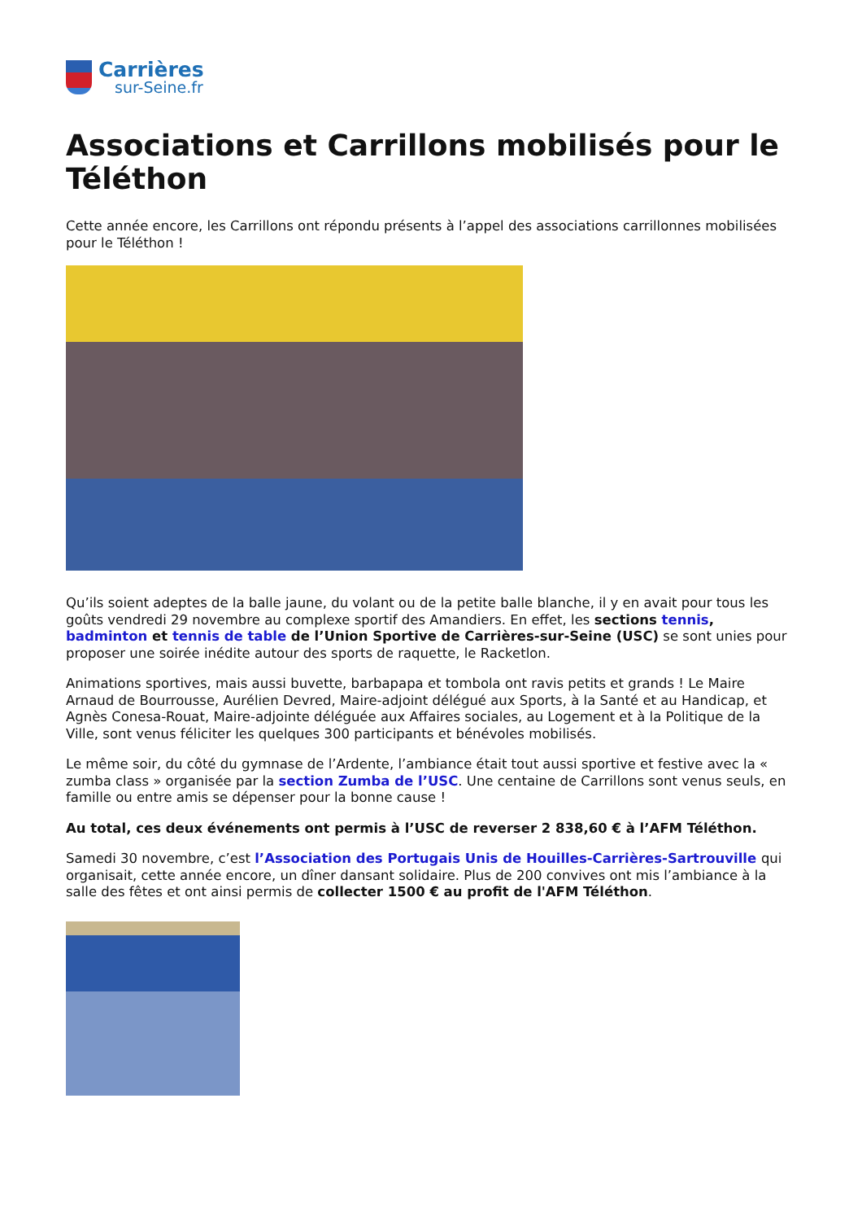Carrières
sur-Seine.fr
Associations et Carrillons mobilisés pour le Téléthon
Cette année encore, les Carrillons ont répondu présents à l’appel des associations carrillonnes mobilisées pour le Téléthon !
Qu’ils soient adeptes de la balle jaune, du volant ou de la petite balle blanche, il y en avait pour tous les goûts vendredi 29 novembre au complexe sportif des Amandiers. En effet, les sections tennis, badminton et tennis de table de l’Union Sportive de Carrières-sur-Seine (USC) se sont unies pour proposer une soirée inédite autour des sports de raquette, le Racketlon.
Animations sportives, mais aussi buvette, barbapapa et tombola ont ravis petits et grands ! Le Maire Arnaud de Bourrousse, Aurélien Devred, Maire-adjoint délégué aux Sports, à la Santé et au Handicap, et Agnès Conesa-Rouat, Maire-adjointe déléguée aux Affaires sociales, au Logement et à la Politique de la Ville, sont venus féliciter les quelques 300 participants et bénévoles mobilisés.
Le même soir, du côté du gymnase de l’Ardente, l’ambiance était tout aussi sportive et festive avec la « zumba class » organisée par la section Zumba de l’USC. Une centaine de Carrillons sont venus seuls, en famille ou entre amis se dépenser pour la bonne cause !
Au total, ces deux événements ont permis à l’USC de reverser 2 838,60 € à l’AFM Téléthon.
Samedi 30 novembre, c’est l’Association des Portugais Unis de Houilles-Carrières-Sartrouville qui organisait, cette année encore, un dîner dansant solidaire. Plus de 200 convives ont mis l’ambiance à la salle des fêtes et ont ainsi permis de collecter 1500 € au profit de l'AFM Téléthon.